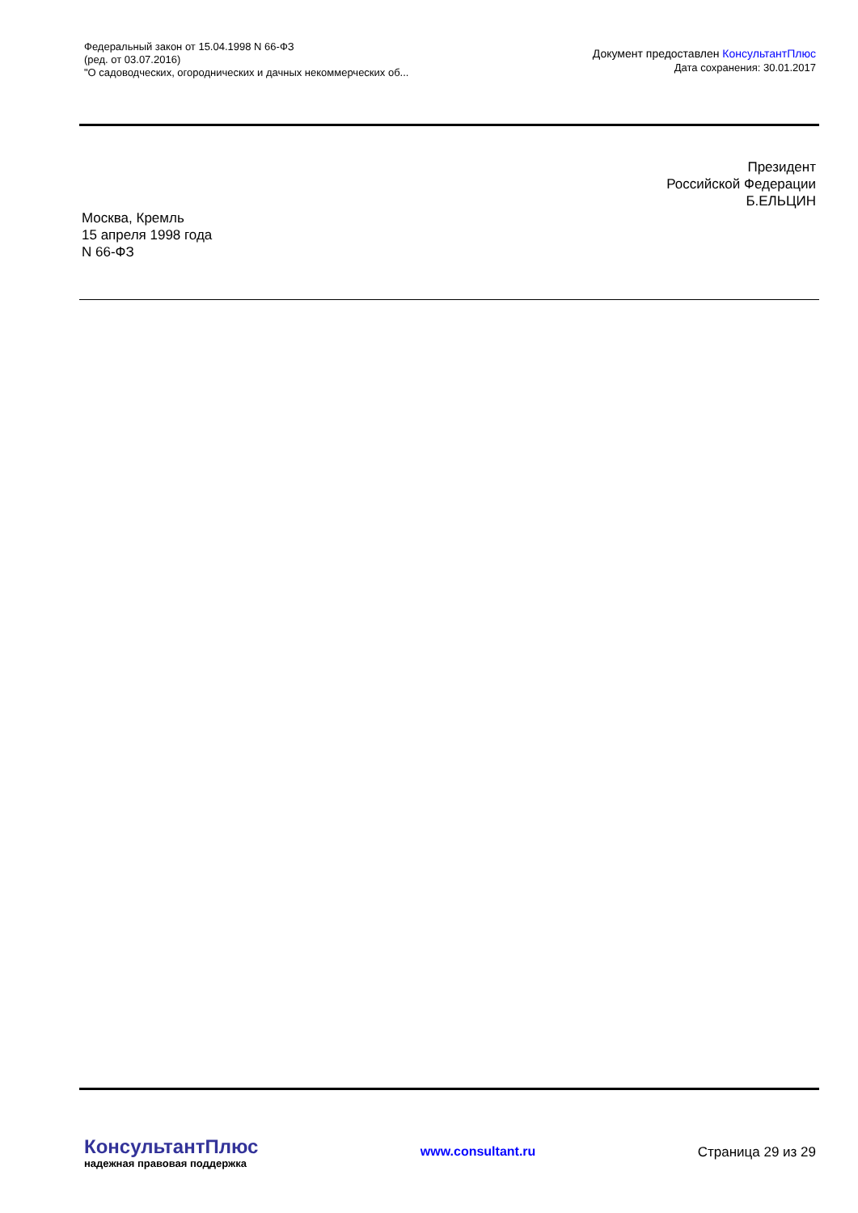Федеральный закон от 15.04.1998 N 66-ФЗ
(ред. от 03.07.2016)
"О садоводческих, огороднических и дачных некоммерческих об...
Документ предоставлен КонсультантПлюс
Дата сохранения: 30.01.2017
Президент
Российской Федерации
Б.ЕЛЬЦИН
Москва, Кремль
15 апреля 1998 года
N 66-ФЗ
КонсультантПлюс
надежная правовая поддержка
www.consultant.ru Страница 29 из 29